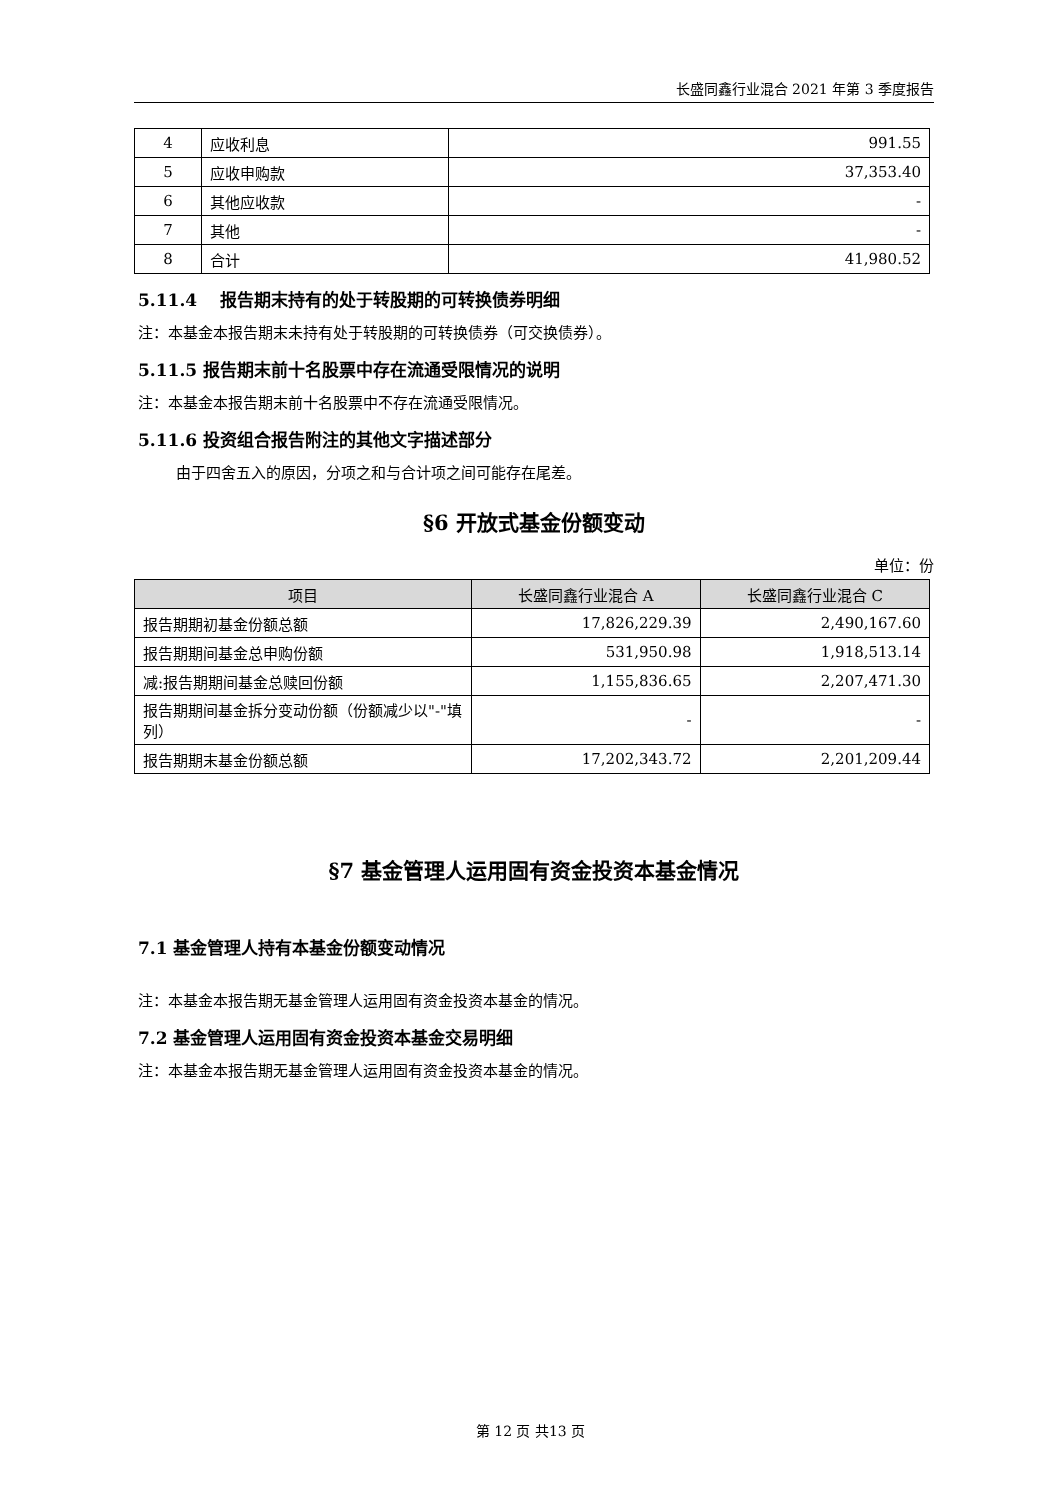长盛同鑫行业混合 2021 年第 3 季度报告
| 4 | 应收利息 | 991.55 |
| 5 | 应收申购款 | 37,353.40 |
| 6 | 其他应收款 | - |
| 7 | 其他 | - |
| 8 | 合计 | 41,980.52 |
5.11.4　 报告期末持有的处于转股期的可转换债券明细
注：本基金本报告期末未持有处于转股期的可转换债券（可交换债券）。
5.11.5 报告期末前十名股票中存在流通受限情况的说明
注：本基金本报告期末前十名股票中不存在流通受限情况。
5.11.6 投资组合报告附注的其他文字描述部分
由于四舍五入的原因，分项之和与合计项之间可能存在尾差。
§6 开放式基金份额变动
单位：份
| 项目 | 长盛同鑫行业混合 A | 长盛同鑫行业混合 C |
| --- | --- | --- |
| 报告期期初基金份额总额 | 17,826,229.39 | 2,490,167.60 |
| 报告期期间基金总申购份额 | 531,950.98 | 1,918,513.14 |
| 减:报告期期间基金总赎回份额 | 1,155,836.65 | 2,207,471.30 |
| 报告期期间基金拆分变动份额（份额减少以"-"填列） | - | - |
| 报告期期末基金份额总额 | 17,202,343.72 | 2,201,209.44 |
§7 基金管理人运用固有资金投资本基金情况
7.1 基金管理人持有本基金份额变动情况
注：本基金本报告期无基金管理人运用固有资金投资本基金的情况。
7.2 基金管理人运用固有资金投资本基金交易明细
注：本基金本报告期无基金管理人运用固有资金投资本基金的情况。
第 12 页 共13 页